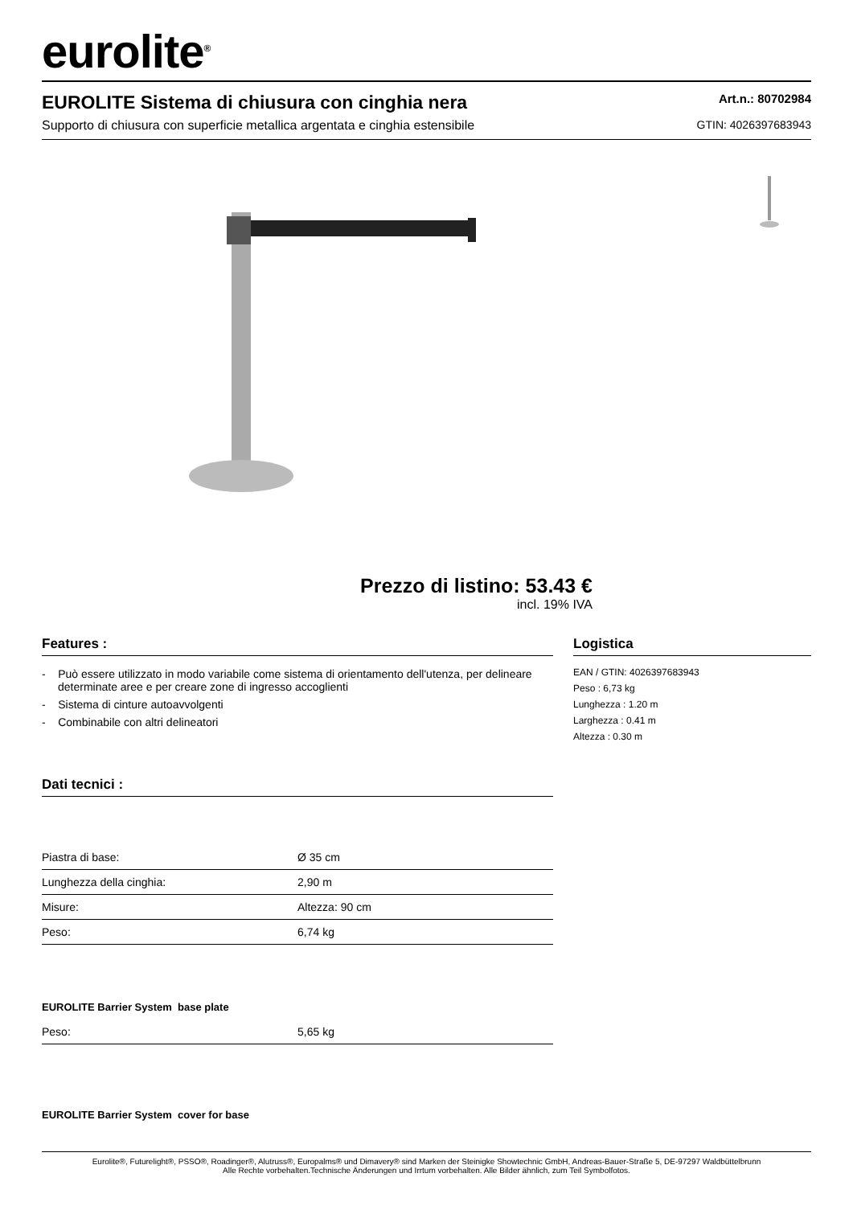eurolite<sup>®</sup>
EUROLITE Sistema di chiusura con cinghia nera
Supporto di chiusura con superficie metallica argentata e cinghia estensibile
Art.n.: 80702984
GTIN: 4026397683943
Prezzo di listino: 53.43 €
incl. 19% IVA
Features :
- Può essere utilizzato in modo variabile come sistema di orientamento dell'utenza, per delineare determinate aree e per creare zone di ingresso accoglienti
- Sistema di cinture autoavvolgenti
- Combinabile con altri delineatori
Dati tecnici :
| Piastra di base: | Ø 35 cm |
| Lunghezza della cinghia: | 2,90 m |
| Misure: | Altezza: 90 cm |
| Peso: | 6,74 kg |
EUROLITE Barrier System base plate
| Peso: | 5,65 kg |
EUROLITE Barrier System cover for base
Logistica
EAN / GTIN: 4026397683943
Peso : 6,73 kg
Lunghezza : 1.20 m
Larghezza : 0.41 m
Altezza : 0.30 m
Eurolite®, Futurelight®, PSSO®, Roadinger®, Alutruss®, Europalms® und Dimavery® sind Marken der Steinigke Showtechnic GmbH, Andreas-Bauer-Straße 5, DE-97297 Waldbüttelbrunn
Alle Rechte vorbehalten.Technische Änderungen und Irrtum vorbehalten. Alle Bilder ähnlich, zum Teil Symbolfotos.